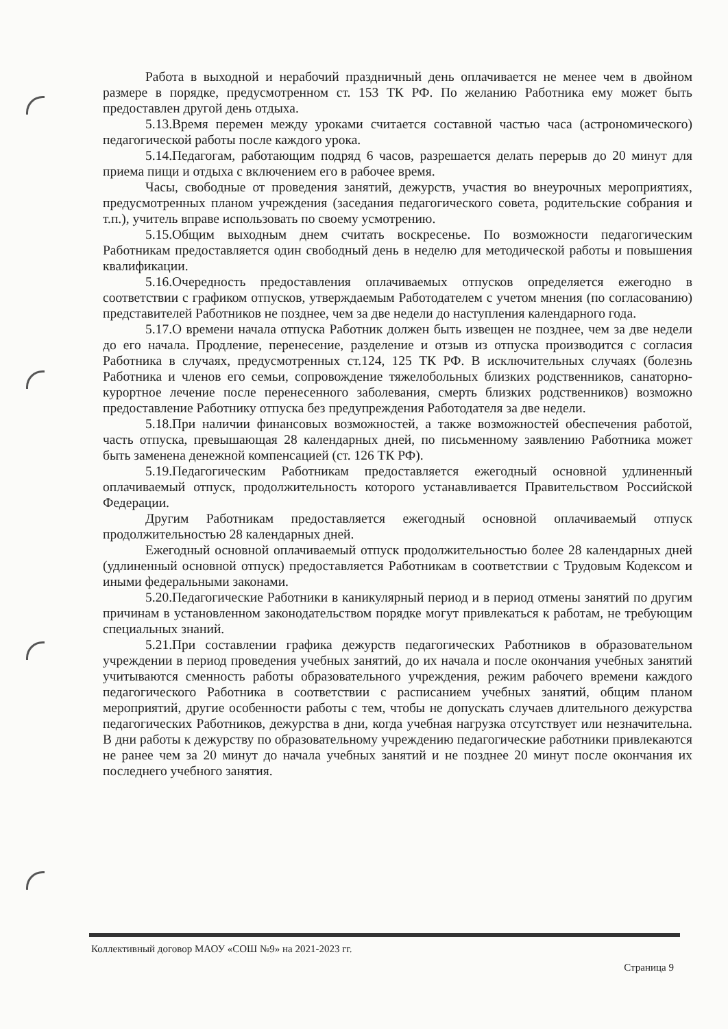Работа в выходной и нерабочий праздничный день оплачивается не менее чем в двойном размере в порядке, предусмотренном ст. 153 ТК РФ. По желанию Работника ему может быть предоставлен другой день отдыха.
5.13.Время перемен между уроками считается составной частью часа (астрономического) педагогической работы после каждого урока.
5.14.Педагогам, работающим подряд 6 часов, разрешается делать перерыв до 20 минут для приема пищи и отдыха с включением его в рабочее время.
Часы, свободные от проведения занятий, дежурств, участия во внеурочных мероприятиях, предусмотренных планом учреждения (заседания педагогического совета, родительские собрания и т.п.), учитель вправе использовать по своему усмотрению.
5.15.Общим выходным днем считать воскресенье. По возможности педагогическим Работникам предоставляется один свободный день в неделю для методической работы и повышения квалификации.
5.16.Очередность предоставления оплачиваемых отпусков определяется ежегодно в соответствии с графиком отпусков, утверждаемым Работодателем с учетом мнения (по согласованию) представителей Работников не позднее, чем за две недели до наступления календарного года.
5.17.О времени начала отпуска Работник должен быть извещен не позднее, чем за две недели до его начала. Продление, перенесение, разделение и отзыв из отпуска производится с согласия Работника в случаях, предусмотренных ст.124, 125 ТК РФ. В исключительных случаях (болезнь Работника и членов его семьи, сопровождение тяжелобольных близких родственников, санаторно-курортное лечение после перенесенного заболевания, смерть близких родственников) возможно предоставление Работнику отпуска без предупреждения Работодателя за две недели.
5.18.При наличии финансовых возможностей, а также возможностей обеспечения работой, часть отпуска, превышающая 28 календарных дней, по письменному заявлению Работника может быть заменена денежной компенсацией (ст. 126 ТК РФ).
5.19.Педагогическим Работникам предоставляется ежегодный основной удлиненный оплачиваемый отпуск, продолжительность которого устанавливается Правительством Российской Федерации.
Другим Работникам предоставляется ежегодный основной оплачиваемый отпуск продолжительностью 28 календарных дней.
Ежегодный основной оплачиваемый отпуск продолжительностью более 28 календарных дней (удлиненный основной отпуск) предоставляется Работникам в соответствии с Трудовым Кодексом и иными федеральными законами.
5.20.Педагогические Работники в каникулярный период и в период отмены занятий по другим причинам в установленном законодательством порядке могут привлекаться к работам, не требующим специальных знаний.
5.21.При составлении графика дежурств педагогических Работников в образовательном учреждении в период проведения учебных занятий, до их начала и после окончания учебных занятий учитываются сменность работы образовательного учреждения, режим рабочего времени каждого педагогического Работника в соответствии с расписанием учебных занятий, общим планом мероприятий, другие особенности работы с тем, чтобы не допускать случаев длительного дежурства педагогических Работников, дежурства в дни, когда учебная нагрузка отсутствует или незначительна. В дни работы к дежурству по образовательному учреждению педагогические работники привлекаются не ранее чем за 20 минут до начала учебных занятий и не позднее 20 минут после окончания их последнего учебного занятия.
Коллективный договор МАОУ «СОШ №9» на 2021-2023 гг.
Страница 9